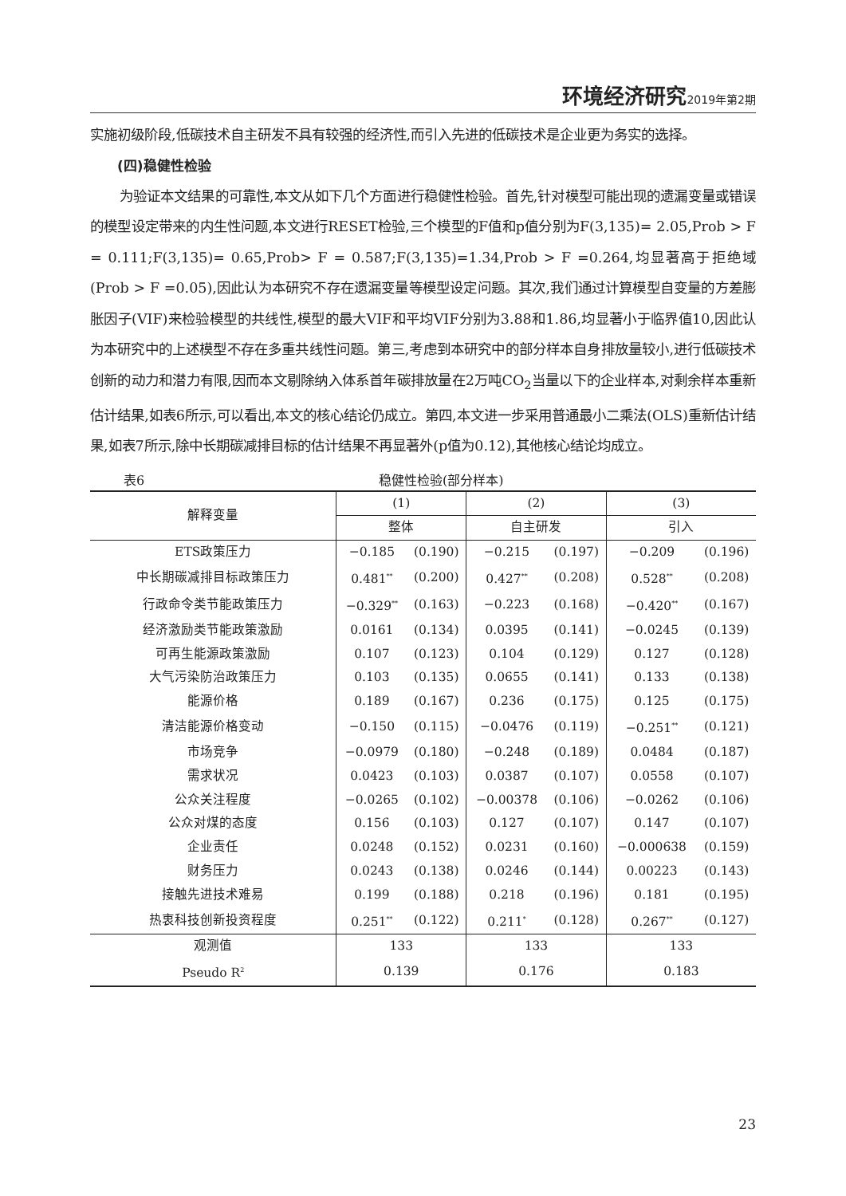环境经济研究 2019年第2期
实施初级阶段,低碳技术自主研发不具有较强的经济性,而引入先进的低碳技术是企业更为务实的选择。
(四)稳健性检验
为验证本文结果的可靠性,本文从如下几个方面进行稳健性检验。首先,针对模型可能出现的遗漏变量或错误的模型设定带来的内生性问题,本文进行RESET检验,三个模型的F值和p值分别为F(3,135)= 2.05,Prob > F = 0.111;F(3,135)= 0.65,Prob> F = 0.587;F(3,135)=1.34,Prob > F =0.264,均显著高于拒绝域(Prob > F =0.05),因此认为本研究不存在遗漏变量等模型设定问题。其次,我们通过计算模型自变量的方差膨胀因子(VIF)来检验模型的共线性,模型的最大VIF和平均VIF分别为3.88和1.86,均显著小于临界值10,因此认为本研究中的上述模型不存在多重共线性问题。第三,考虑到本研究中的部分样本自身排放量较小,进行低碳技术创新的动力和潜力有限,因而本文剔除纳入体系首年碳排放量在2万吨CO<sub>2</sub>当量以下的企业样本,对剩余样本重新估计结果,如表6所示,可以看出,本文的核心结论仍成立。第四,本文进一步采用普通最小二乘法(OLS)重新估计结果,如表7所示,除中长期碳减排目标的估计结果不再显著外(p值为0.12),其他核心结论均成立。
表6 稳健性检验(部分样本)
| 解释变量 | (1) | | (2) | | (3) | |
| --- | --- | --- | --- | --- | --- | --- |
| | 整体 | | 自主研发 | | 引入 | |
| ETS政策压力 | −0.185 | (0.190) | −0.215 | (0.197) | −0.209 | (0.196) |
| 中长期碳减排目标政策压力 | 0.481<sup>**</sup> | (0.200) | 0.427<sup>**</sup> | (0.208) | 0.528<sup>**</sup> | (0.208) |
| 行政命令类节能政策压力 | −0.329<sup>**</sup> | (0.163) | −0.223 | (0.168) | −0.420<sup>**</sup> | (0.167) |
| 经济激励类节能政策激励 | 0.0161 | (0.134) | 0.0395 | (0.141) | −0.0245 | (0.139) |
| 可再生能源政策激励 | 0.107 | (0.123) | 0.104 | (0.129) | 0.127 | (0.128) |
| 大气污染防治政策压力 | 0.103 | (0.135) | 0.0655 | (0.141) | 0.133 | (0.138) |
| 能源价格 | 0.189 | (0.167) | 0.236 | (0.175) | 0.125 | (0.175) |
| 清洁能源价格变动 | −0.150 | (0.115) | −0.0476 | (0.119) | −0.251<sup>**</sup> | (0.121) |
| 市场竞争 | −0.0979 | (0.180) | −0.248 | (0.189) | 0.0484 | (0.187) |
| 需求状况 | 0.0423 | (0.103) | 0.0387 | (0.107) | 0.0558 | (0.107) |
| 公众关注程度 | −0.0265 | (0.102) | −0.00378 | (0.106) | −0.0262 | (0.106) |
| 公众对煤的态度 | 0.156 | (0.103) | 0.127 | (0.107) | 0.147 | (0.107) |
| 企业责任 | 0.0248 | (0.152) | 0.0231 | (0.160) | −0.000638 | (0.159) |
| 财务压力 | 0.0243 | (0.138) | 0.0246 | (0.144) | 0.00223 | (0.143) |
| 接触先进技术难易 | 0.199 | (0.188) | 0.218 | (0.196) | 0.181 | (0.195) |
| 热衷科技创新投资程度 | 0.251<sup>**</sup> | (0.122) | 0.211<sup>*</sup> | (0.128) | 0.267<sup>**</sup> | (0.127) |
| 观测值 | 133 | | 133 | | 133 | |
| Pseudo R<sup>2</sup> | 0.139 | | 0.176 | | 0.183 | |
23